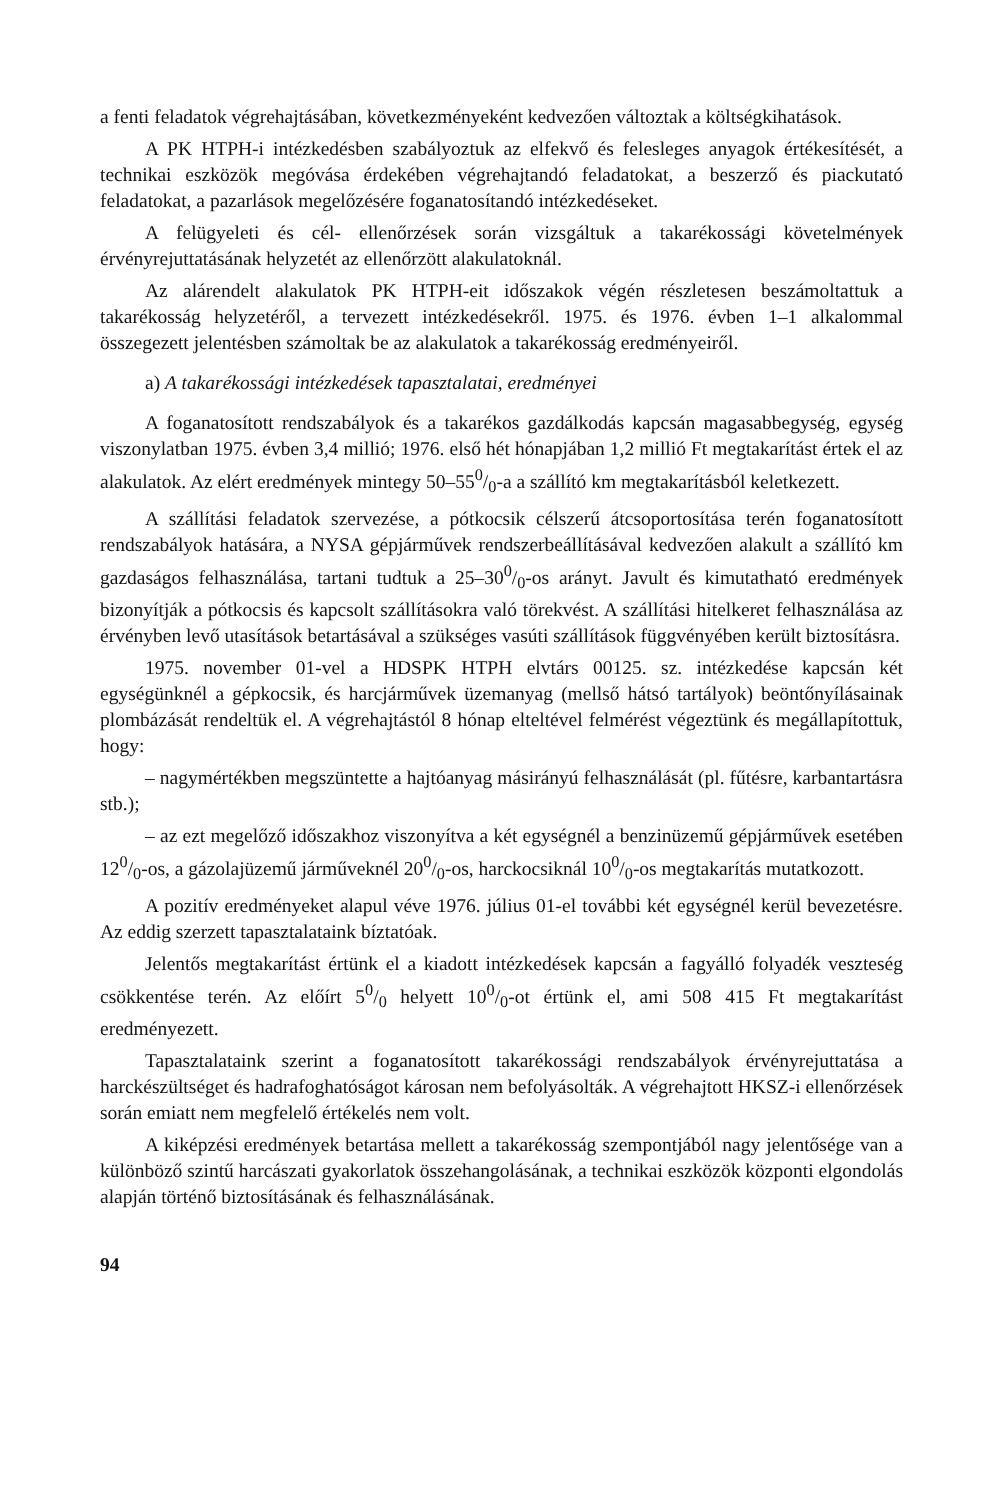a fenti feladatok végrehajtásában, következményeként kedvezően változtak a költségkihatások.
A PK HTPH-i intézkedésben szabályoztuk az elfekvő és felesleges anyagok értékesítését, a technikai eszközök megóvása érdekében végrehajtandó feladatokat, a beszerző és piackutató feladatokat, a pazarlások megelőzésére foganatosítandó intézkedéseket.
A felügyeleti és cél- ellenőrzések során vizsgáltuk a takarékossági követelmények érvényrejuttatásának helyzetét az ellenőrzött alakulatoknál.
Az alárendelt alakulatok PK HTPH-eit időszakok végén részletesen beszámoltattuk a takarékosság helyzetéről, a tervezett intézkedésekről. 1975. és 1976. évben 1–1 alkalommal összegezett jelentésben számoltak be az alakulatok a takarékosság eredményeiről.
a) A takarékossági intézkedések tapasztalatai, eredményei
A foganatosított rendszabályok és a takarékos gazdálkodás kapcsán magasabbegység, egység viszonylatban 1975. évben 3,4 millió; 1976. első hét hónapjában 1,2 millió Ft megtakarítást értek el az alakulatok. Az elért eredmények mintegy 50–550/0-a a szállító km megtakarításból keletkezett.
A szállítási feladatok szervezése, a pótkocsik célszerű átcsoportosítása terén foganatosított rendszabályok hatására, a NYSA gépjárművek rendszerbeállításával kedvezően alakult a szállító km gazdaságos felhasználása, tartani tudtuk a 25–300/0-os arányt. Javult és kimutatható eredmények bizonyítják a pótkocsis és kapcsolt szállításokra való törekvést. A szállítási hitelkeret felhasználása az érvényben levő utasítások betartásával a szükséges vasúti szállítások függvényében került biztosításra.
1975. november 01-vel a HDSPK HTPH elvtárs 00125. sz. intézkedése kapcsán két egységünknél a gépkocsik, és harcjárművek üzemanyag (mellső hátsó tartályok) beöntőnyílásainak plombázását rendeltük el. A végrehajtástól 8 hónap elteltével felmérést végeztünk és megállapítottuk, hogy:
– nagymértékben megszüntette a hajtóanyag másirányú felhasználását (pl. fűtésre, karbantartásra stb.);
– az ezt megelőző időszakhoz viszonyítva a két egységnél a benzinüzemű gépjárművek esetében 120/0-os, a gázolajüzemű járműveknél 200/0-os, harckocsiknál 100/0-os megtakarítás mutatkozott.
A pozitív eredményeket alapul véve 1976. július 01-el további két egységnél kerül bevezetésre. Az eddig szerzett tapasztalataink bíztatóak.
Jelentős megtakarítást értünk el a kiadott intézkedések kapcsán a fagyálló folyadék veszteség csökkentése terén. Az előírt 50/0 helyett 100/0-ot értünk el, ami 508 415 Ft megtakarítást eredményezett.
Tapasztalataink szerint a foganatosított takarékossági rendszabályok érvényrejuttatása a harckészültséget és hadrafoghatóságot károsan nem befolyásolták. A végrehajtott HKSZ-i ellenőrzések során emiatt nem megfelelő értékelés nem volt.
A kiképzési eredmények betartása mellett a takarékosság szempontjából nagy jelentősége van a különböző szintű harcászati gyakorlatok összehangolásának, a technikai eszközök központi elgondolás alapján történő biztosításának és felhasználásának.
94